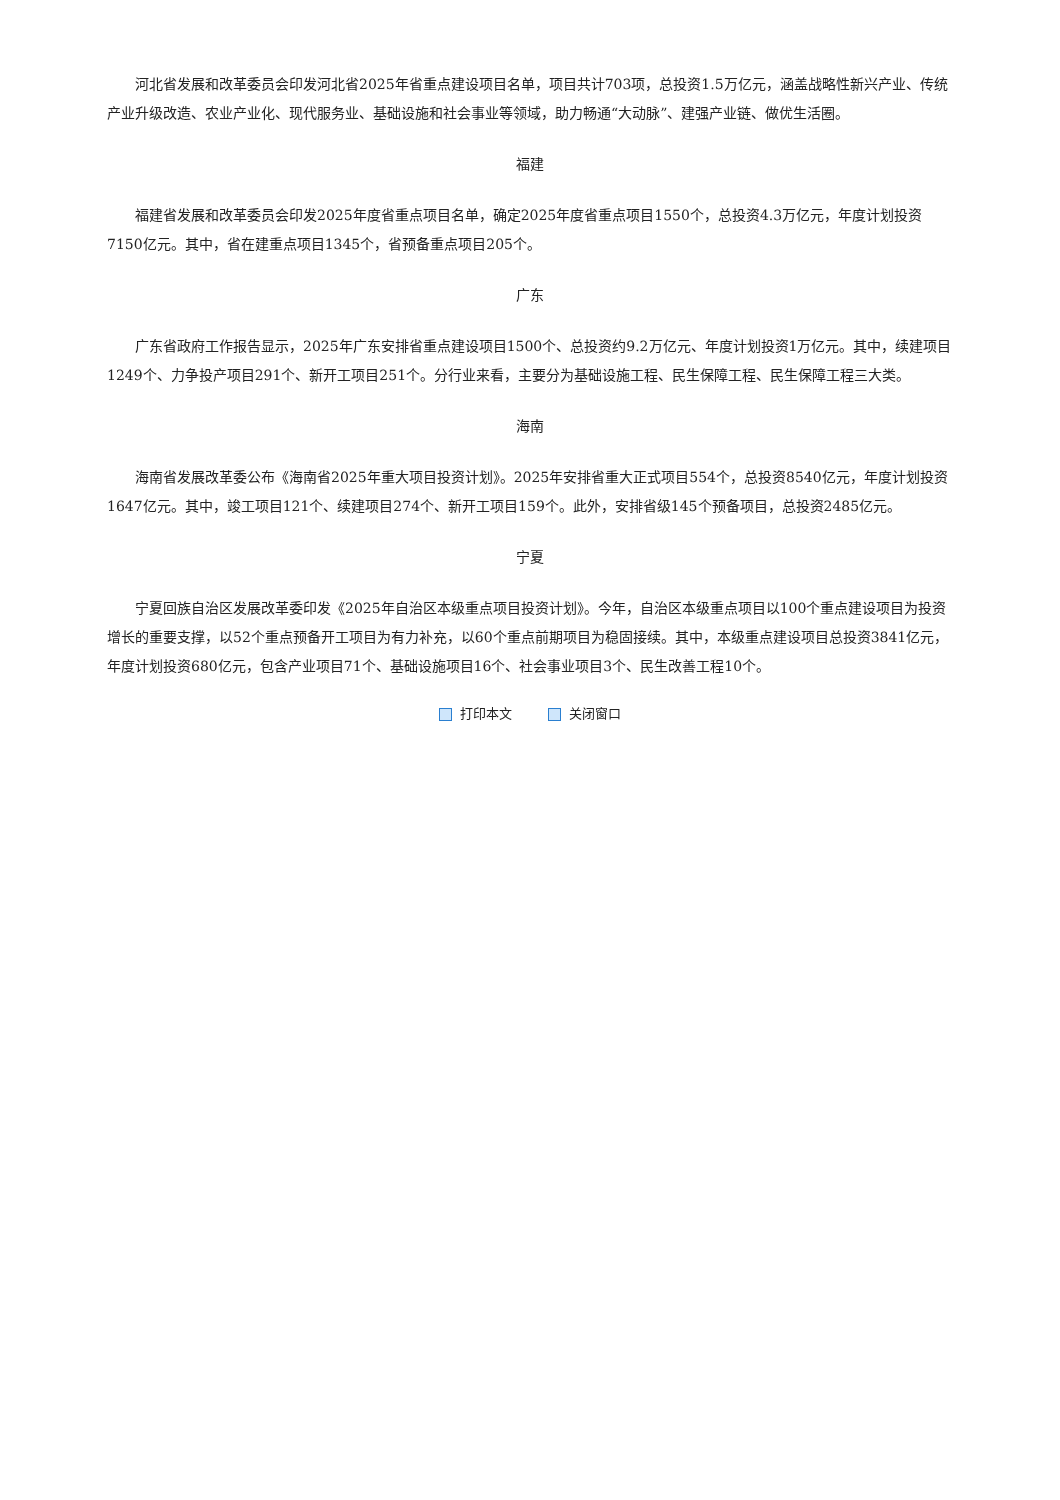河北省发展和改革委员会印发河北省2025年省重点建设项目名单，项目共计703项，总投资1.5万亿元，涵盖战略性新兴产业、传统产业升级改造、农业产业化、现代服务业、基础设施和社会事业等领域，助力畅通“大动脉”、建强产业链、做优生活圈。
福建
福建省发展和改革委员会印发2025年度省重点项目名单，确定2025年度省重点项目1550个，总投资4.3万亿元，年度计划投资7150亿元。其中，省在建重点项目1345个，省预备重点项目205个。
广东
广东省政府工作报告显示，2025年广东安排省重点建设项目1500个、总投资约9.2万亿元、年度计划投资1万亿元。其中，续建项目1249个、力争投产项目291个、新开工项目251个。分行业来看，主要分为基础设施工程、民生保障工程、民生保障工程三大类。
海南
海南省发展改革委公布《海南省2025年重大项目投资计划》。2025年安排省重大正式项目554个，总投资8540亿元，年度计划投资1647亿元。其中，竣工项目121个、续建项目274个、新开工项目159个。此外，安排省级145个预备项目，总投资2485亿元。
宁夏
宁夏回族自治区发展改革委印发《2025年自治区本级重点项目投资计划》。今年，自治区本级重点项目以100个重点建设项目为投资增长的重要支撑，以52个重点预备开工项目为有力补充，以60个重点前期项目为稳固接续。其中，本级重点建设项目总投资3841亿元，年度计划投资680亿元，包含产业项目71个、基础设施项目16个、社会事业项目3个、民生改善工程10个。
打印本文 关闭窗口